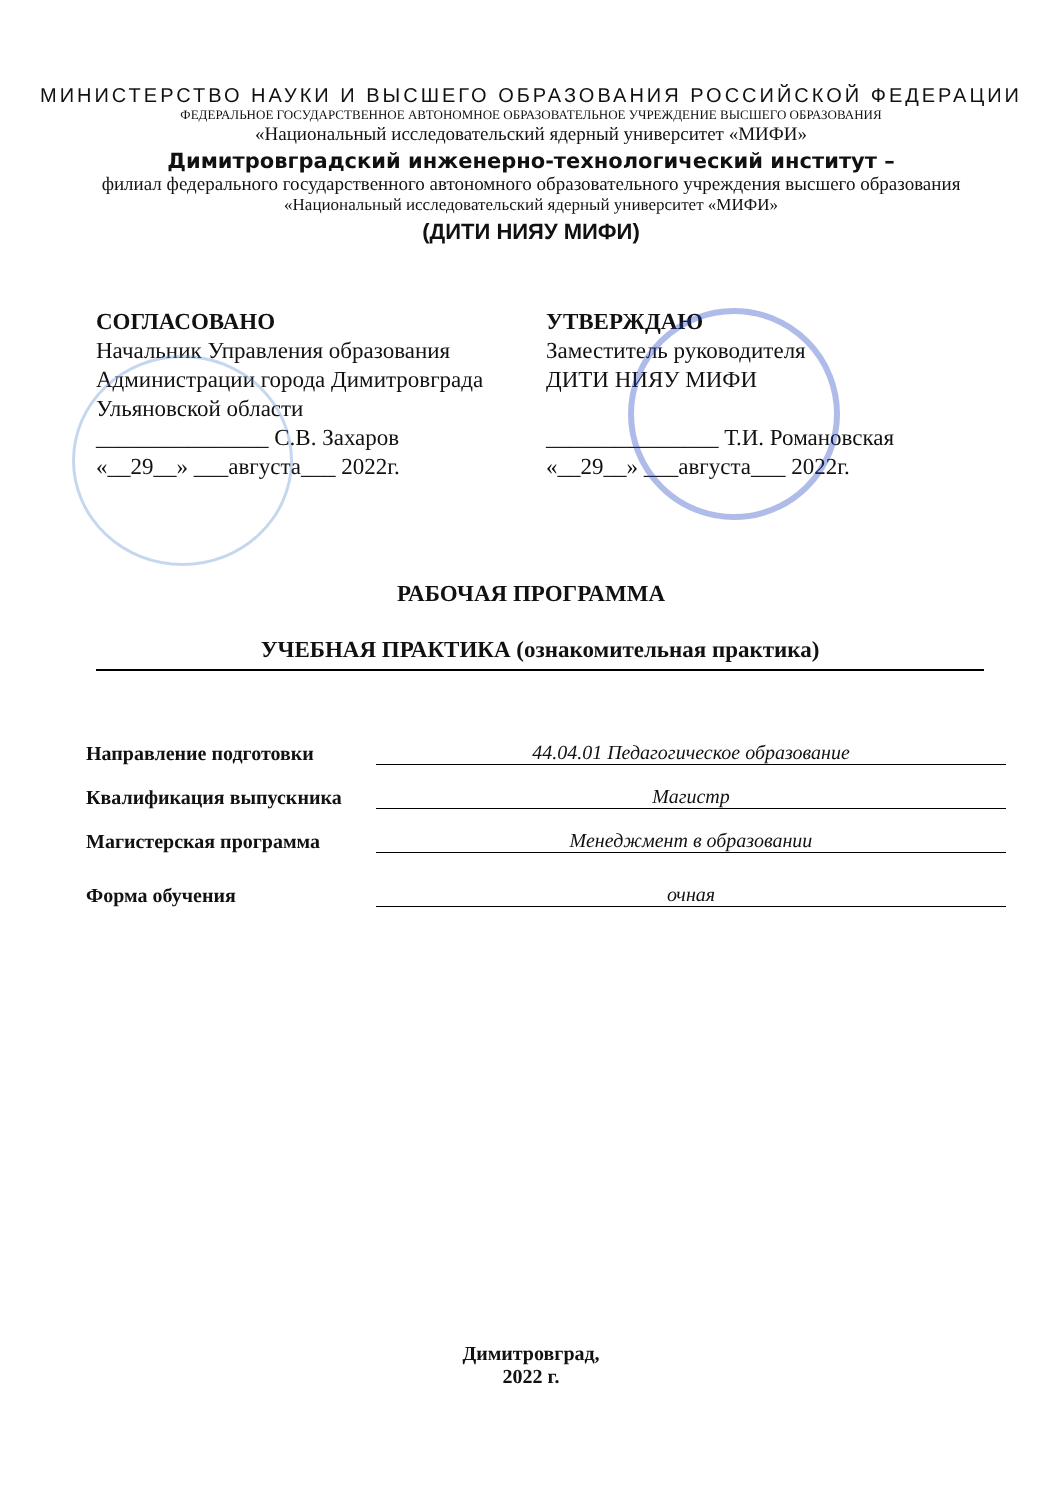МИНИСТЕРСТВО НАУКИ И ВЫСШЕГО ОБРАЗОВАНИЯ РОССИЙСКОЙ ФЕДЕРАЦИИ
ФЕДЕРАЛЬНОЕ ГОСУДАРСТВЕННОЕ АВТОНОМНОЕ ОБРАЗОВАТЕЛЬНОЕ УЧРЕЖДЕНИЕ ВЫСШЕГО ОБРАЗОВАНИЯ
«Национальный исследовательский ядерный университет «МИФИ»
Димитровградский инженерно-технологический институт –
филиал федерального государственного автономного образовательного учреждения высшего образования
«Национальный исследовательский ядерный университет «МИФИ»
(ДИТИ НИЯУ МИФИ)
СОГЛАСОВАНО
Начальник Управления образования
Администрации города Димитровграда
Ульяновской области
_______________ С.В. Захаров
«__29__» ___августа___ 2022г.
УТВЕРЖДАЮ
Заместитель руководителя
ДИТИ НИЯУ МИФИ
_______________ Т.И. Романовская
«__29__» ___августа___ 2022г.
РАБОЧАЯ ПРОГРАММА
УЧЕБНАЯ ПРАКТИКА (ознакомительная практика)
Направление подготовки
44.04.01 Педагогическое образование
Квалификация выпускника
Магистр
Магистерская программа
Менеджмент в образовании
Форма обучения
очная
Димитровград,
2022 г.